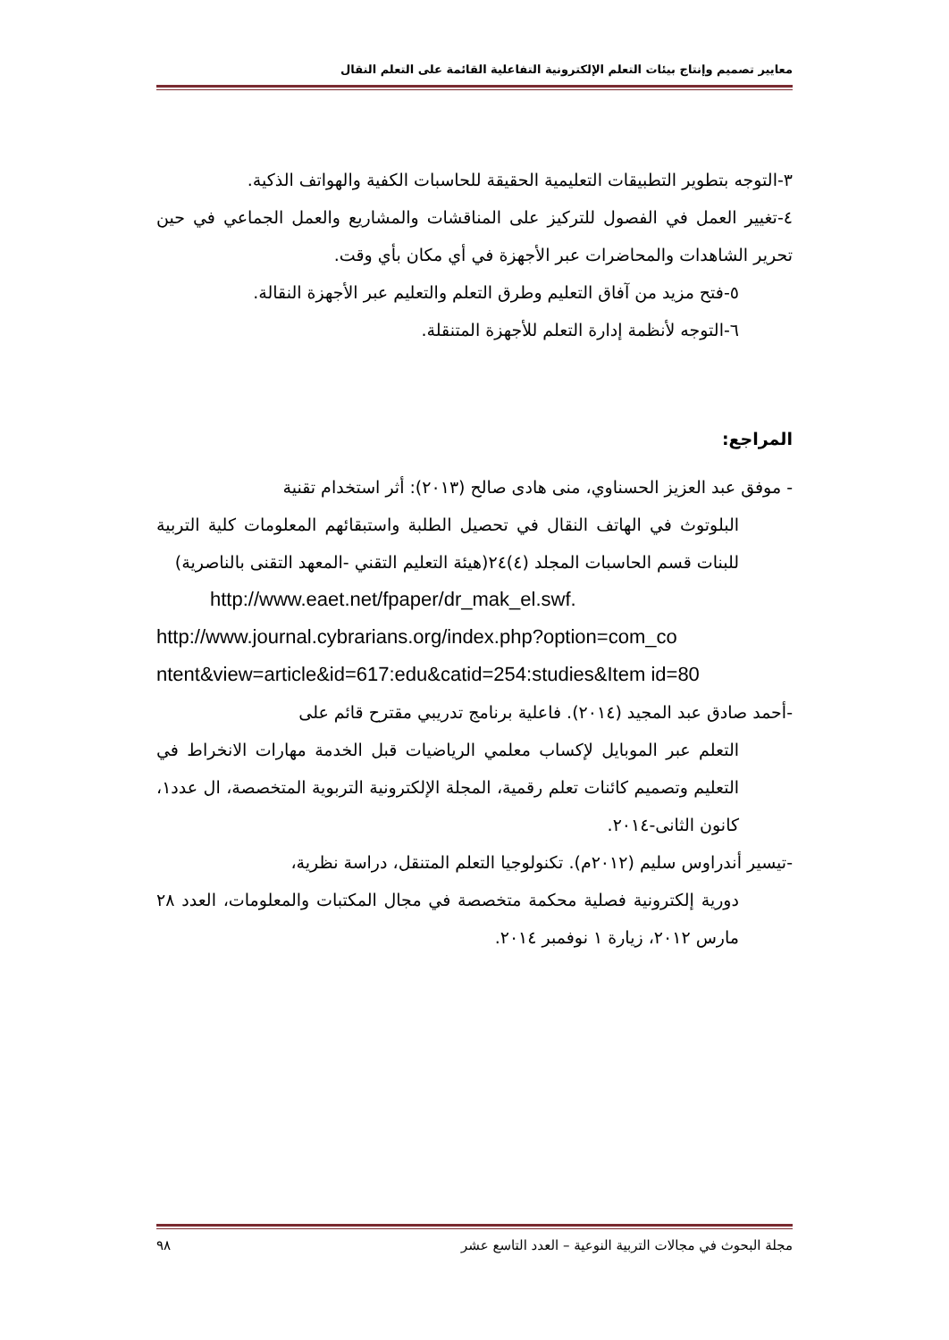معايير تصميم وإنتاج بيئات التعلم الإلكترونية التفاعلية القائمة على التعلم النقال
٣-التوجه بتطوير التطبيقات التعليمية الحقيقة للحاسبات الكفية والهواتف الذكية.
٤-تغيير العمل في الفصول للتركيز على المناقشات والمشاريع والعمل الجماعي في حين تحرير الشاهدات والمحاضرات عبر الأجهزة في أي مكان بأي وقت.
٥-فتح مزيد من آفاق التعليم وطرق التعلم والتعليم عبر الأجهزة النقالة.
٦-التوجه لأنظمة إدارة التعلم للأجهزة المتنقلة.
المراجع:
- موفق عبد العزيز الحسناوي، منى هادى صالح (٢٠١٣): أثر استخدام تقنية
البلوتوث في الهاتف النقال في تحصيل الطلبة واستبقائهم المعلومات كلية التربية للبنات قسم الحاسبات المجلد (٤)٢٤(هيئة التعليم التقني -المعهد التقنى بالناصرية)
http://www.eaet.net/fpaper/dr_mak_el.swf.
http://www.journal.cybrarians.org/index.php?option=com_co ntent&view=article&id=617:edu&catid=254:studies&Item id=80
-أحمد صادق عبد المجيد (٢٠١٤). فاعلية برنامج تدريبي مقترح قائم على
التعلم عبر الموبايل لإكساب معلمي الرياضيات قبل الخدمة مهارات الانخراط في التعليم وتصميم كائنات تعلم رقمية، المجلة الإلكترونية التربوية المتخصصة، ال عدد١، كانون الثانى-٢٠١٤.
-تيسير أندراوس سليم (٢٠١٢م). تكنولوجيا التعلم المتنقل، دراسة نظرية،
دورية إلكترونية فصلية محكمة متخصصة في مجال المكتبات والمعلومات، العدد ٢٨ مارس ٢٠١٢، زيارة ١ نوفمبر ٢٠١٤.
مجلة البحوث في مجالات التربية النوعية – العدد التاسع عشر ٩٨